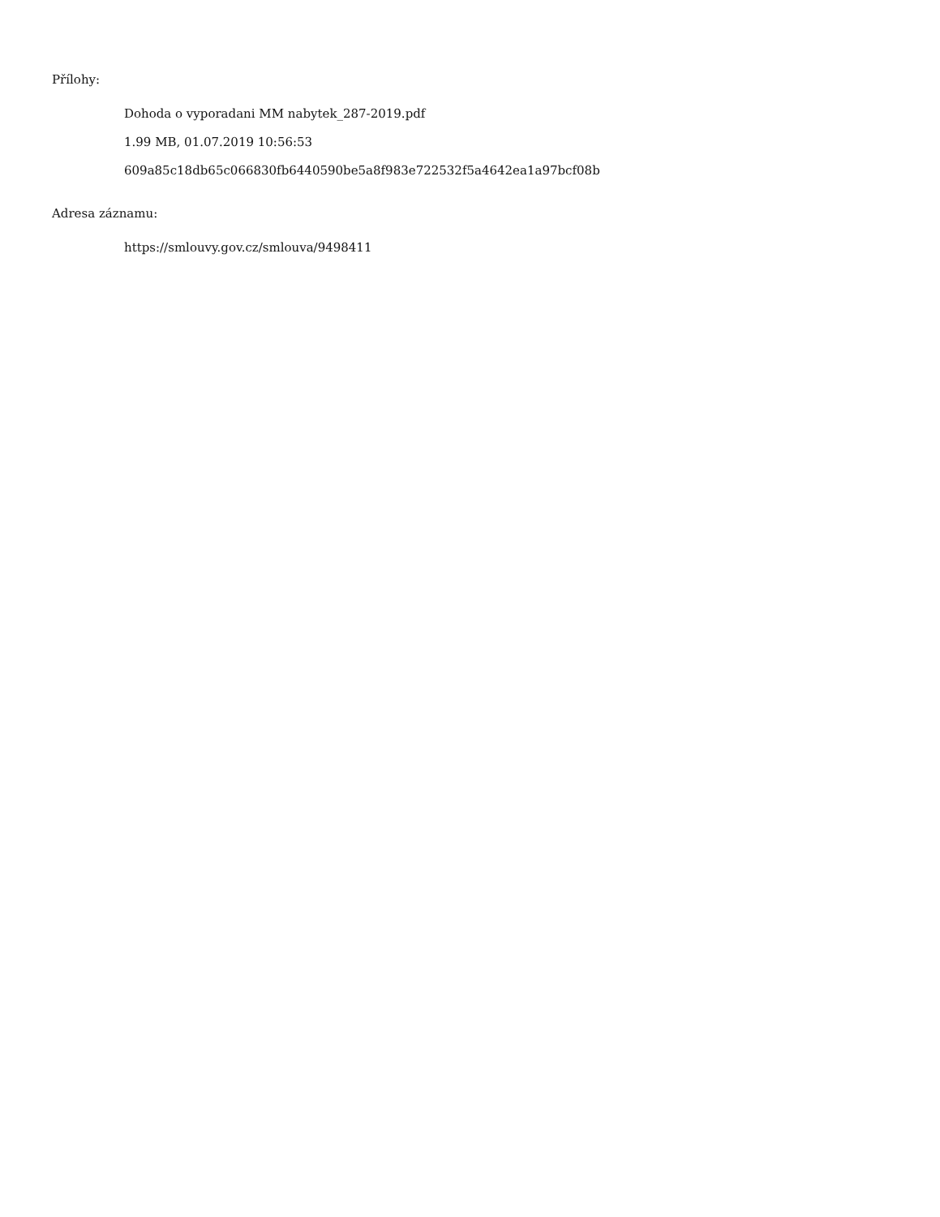Přílohy:
Dohoda o vyporadani MM nabytek_287-2019.pdf
1.99 MB, 01.07.2019 10:56:53
609a85c18db65c066830fb6440590be5a8f983e722532f5a4642ea1a97bcf08b
Adresa záznamu:
https://smlouvy.gov.cz/smlouva/9498411